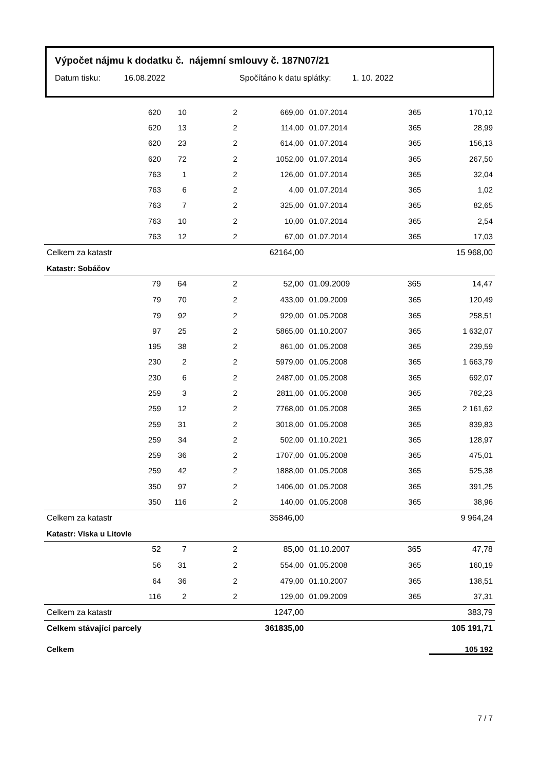Výpočet nájmu k dodatku č. nájemní smlouvy č. 187N07/21
Datum tisku: 16.08.2022 Spočítáno k datu splátky: 1. 10. 2022
| | 620 | 10 | 2 | 669,00 | 01.07.2014 | 365 | 170,12 |
| | 620 | 13 | 2 | 114,00 | 01.07.2014 | 365 | 28,99 |
| | 620 | 23 | 2 | 614,00 | 01.07.2014 | 365 | 156,13 |
| | 620 | 72 | 2 | 1052,00 | 01.07.2014 | 365 | 267,50 |
| | 763 | 1 | 2 | 126,00 | 01.07.2014 | 365 | 32,04 |
| | 763 | 6 | 2 | 4,00 | 01.07.2014 | 365 | 1,02 |
| | 763 | 7 | 2 | 325,00 | 01.07.2014 | 365 | 82,65 |
| | 763 | 10 | 2 | 10,00 | 01.07.2014 | 365 | 2,54 |
| | 763 | 12 | 2 | 67,00 | 01.07.2014 | 365 | 17,03 |
| Celkem za katastr | | | | 62164,00 | | | 15 968,00 |
| Katastr: Sobáčov | | | | | | | |
| | 79 | 64 | 2 | 52,00 | 01.09.2009 | 365 | 14,47 |
| | 79 | 70 | 2 | 433,00 | 01.09.2009 | 365 | 120,49 |
| | 79 | 92 | 2 | 929,00 | 01.05.2008 | 365 | 258,51 |
| | 97 | 25 | 2 | 5865,00 | 01.10.2007 | 365 | 1 632,07 |
| | 195 | 38 | 2 | 861,00 | 01.05.2008 | 365 | 239,59 |
| | 230 | 2 | 2 | 5979,00 | 01.05.2008 | 365 | 1 663,79 |
| | 230 | 6 | 2 | 2487,00 | 01.05.2008 | 365 | 692,07 |
| | 259 | 3 | 2 | 2811,00 | 01.05.2008 | 365 | 782,23 |
| | 259 | 12 | 2 | 7768,00 | 01.05.2008 | 365 | 2 161,62 |
| | 259 | 31 | 2 | 3018,00 | 01.05.2008 | 365 | 839,83 |
| | 259 | 34 | 2 | 502,00 | 01.10.2021 | 365 | 128,97 |
| | 259 | 36 | 2 | 1707,00 | 01.05.2008 | 365 | 475,01 |
| | 259 | 42 | 2 | 1888,00 | 01.05.2008 | 365 | 525,38 |
| | 350 | 97 | 2 | 1406,00 | 01.05.2008 | 365 | 391,25 |
| | 350 | 116 | 2 | 140,00 | 01.05.2008 | 365 | 38,96 |
| Celkem za katastr | | | | 35846,00 | | | 9 964,24 |
| Katastr: Víska u Litovle | | | | | | | |
| | 52 | 7 | 2 | 85,00 | 01.10.2007 | 365 | 47,78 |
| | 56 | 31 | 2 | 554,00 | 01.05.2008 | 365 | 160,19 |
| | 64 | 36 | 2 | 479,00 | 01.10.2007 | 365 | 138,51 |
| | 116 | 2 | 2 | 129,00 | 01.09.2009 | 365 | 37,31 |
| Celkem za katastr | | | | 1247,00 | | | 383,79 |
| Celkem stávající parcely | | | | 361835,00 | | | 105 191,71 |
| Celkem | | | | | | | 105 192 |
7 / 7